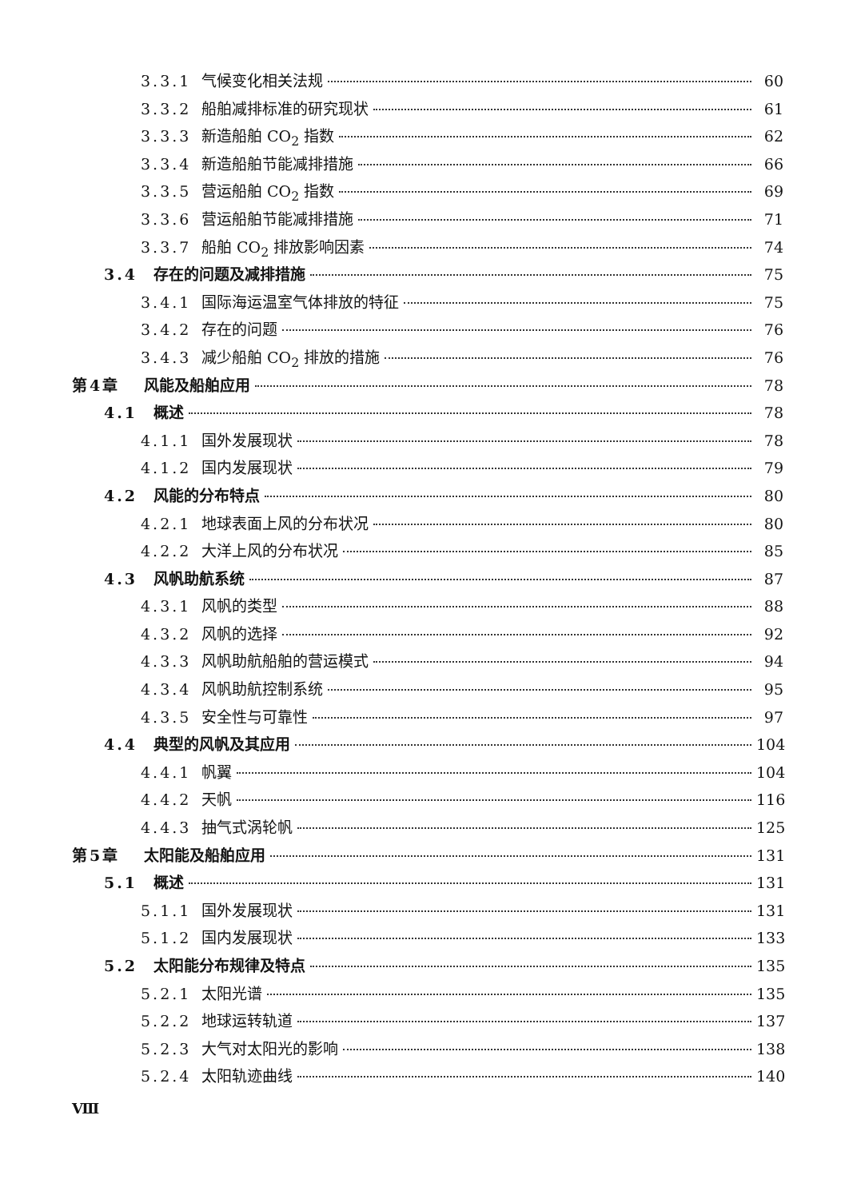3.3.1 气候变化相关法规 60
3.3.2 船舶减排标准的研究现状 61
3.3.3 新造船舶 CO<sub>2</sub> 指数 62
3.3.4 新造船舶节能减排措施 66
3.3.5 营运船舶 CO<sub>2</sub> 指数 69
3.3.6 营运船舶节能减排措施 71
3.3.7 船舶 CO<sub>2</sub> 排放影响因素 74
3.4 存在的问题及减排措施 75
3.4.1 国际海运温室气体排放的特征 75
3.4.2 存在的问题 76
3.4.3 减少船舶 CO<sub>2</sub> 排放的措施 76
第4章 风能及船舶应用 78
4.1 概述 78
4.1.1 国外发展现状 78
4.1.2 国内发展现状 79
4.2 风能的分布特点 80
4.2.1 地球表面上风的分布状况 80
4.2.2 大洋上风的分布状况 85
4.3 风帆助航系统 87
4.3.1 风帆的类型 88
4.3.2 风帆的选择 92
4.3.3 风帆助航船舶的营运模式 94
4.3.4 风帆助航控制系统 95
4.3.5 安全性与可靠性 97
4.4 典型的风帆及其应用 104
4.4.1 帆翼 104
4.4.2 天帆 116
4.4.3 抽气式涡轮帆 125
第5章 太阳能及船舶应用 131
5.1 概述 131
5.1.1 国外发展现状 131
5.1.2 国内发展现状 133
5.2 太阳能分布规律及特点 135
5.2.1 太阳光谱 135
5.2.2 地球运转轨道 137
5.2.3 大气对太阳光的影响 138
5.2.4 太阳轨迹曲线 140
Ⅷ